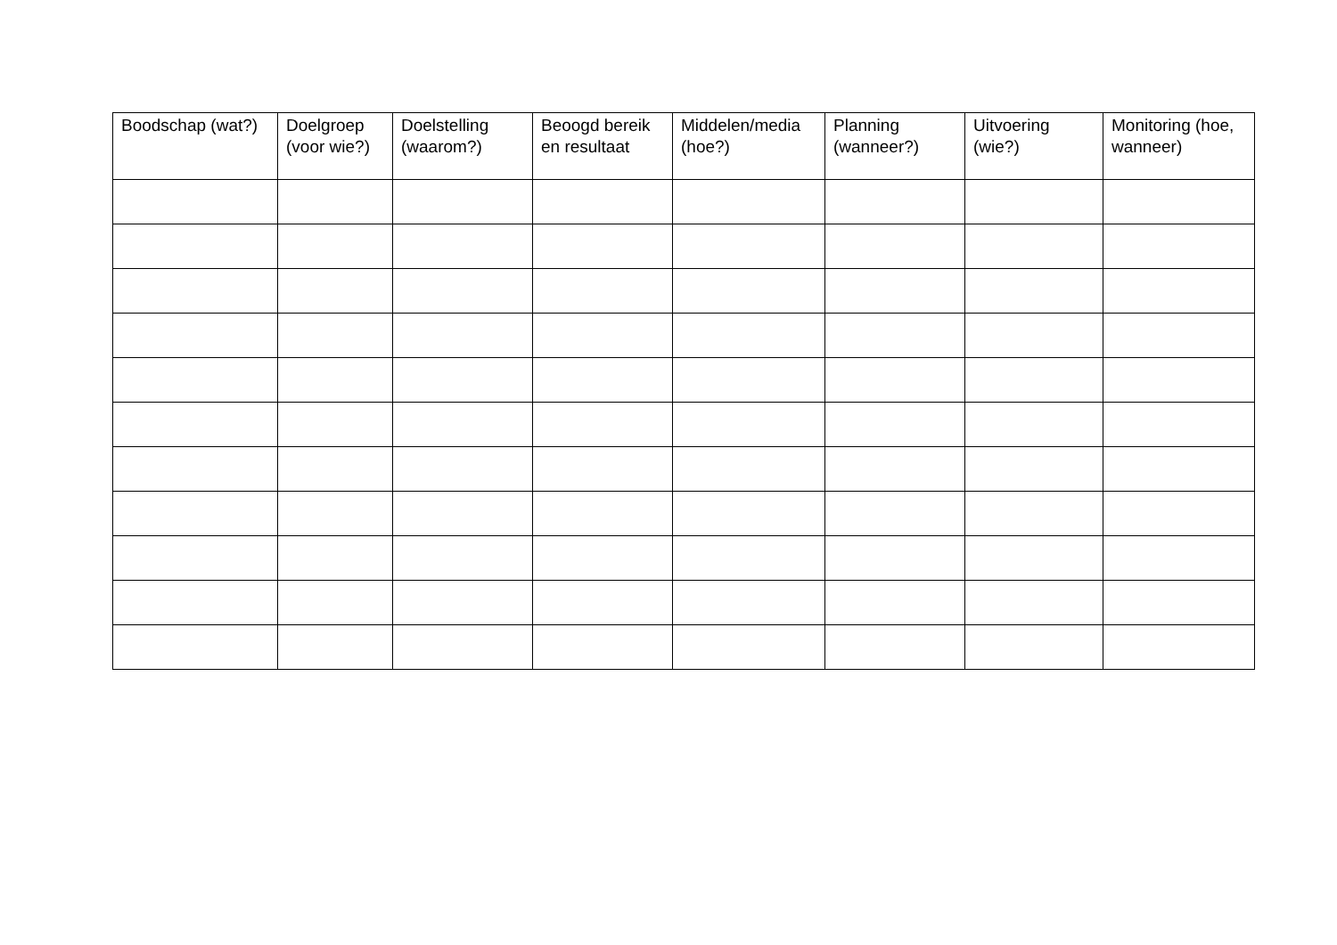| Boodschap (wat?) | Doelgroep (voor wie?) | Doelstelling (waarom?) | Beoogd bereik en resultaat | Middelen/media (hoe?) | Planning (wanneer?) | Uitvoering (wie?) | Monitoring (hoe, wanneer) |
| --- | --- | --- | --- | --- | --- | --- | --- |